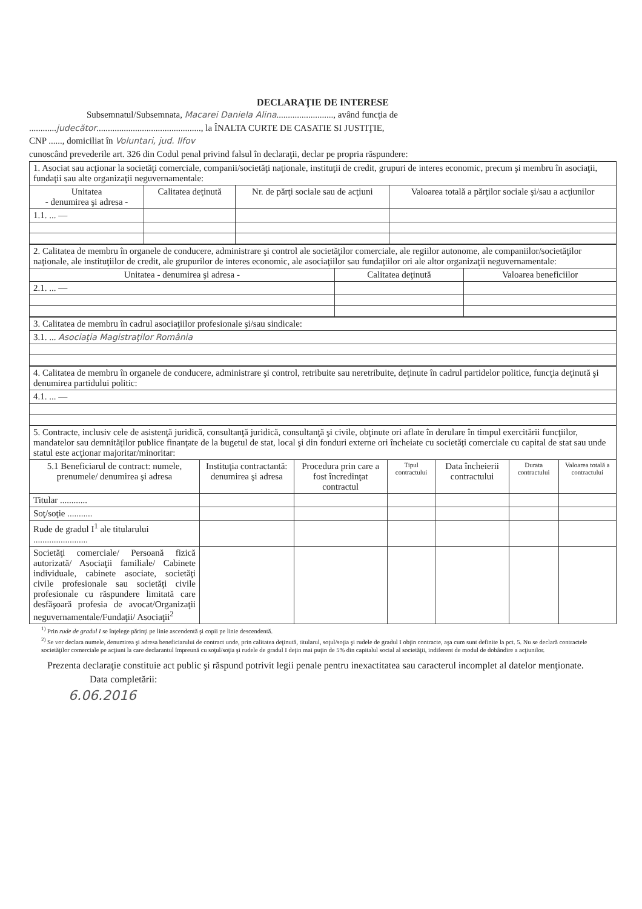DECLARAŢIE DE INTERESE
Subsemnatul/Subsemnata, Macarei Daniela Alina........................., având funcţia de
............judecător.............................................., la ÎNALTA CURTE DE CASATIE SI JUSTIŢIE,
CNP ......, domiciliat în Voluntari, jud. Ilfov
cunoscând prevederile art. 326 din Codul penal privind falsul în declaraţii, declar pe propria răspundere:
| 1. Asociat sau acţionar la societăţi comerciale, companii/societăţi naţionale, instituţii de credit, grupuri de interes economic, precum şi membru în asociaţii, fundaţii sau alte organizaţii neguvernamentale: | | | |
| Unitatea - denumirea şi adresa - | Calitatea deţinută | Nr. de părţi sociale sau de acţiuni | Valoarea totală a părţilor sociale şi/sau a acţiunilor |
| 1.1. ... — | | | |
| 2. Calitatea de membru în organele de conducere, administrare şi control ale societăţilor comerciale, ale regiilor autonome, ale companiilor/societăţilor naţionale, ale instituţiilor de credit, ale grupurilor de interes economic, ale asociaţiilor sau fundaţiilor ori ale altor organizaţii neguvernamentale: | | |
| Unitatea - denumirea şi adresa - | Calitatea deţinută | Valoarea beneficiilor |
| 2.1. ... — | | |
| 3. Calitatea de membru în cadrul asociaţiilor profesionale şi/sau sindicale: |
| 3.1. ... Asociaţia Magistraţilor România |
| 4. Calitatea de membru în organele de conducere, administrare şi control, retribuite sau neretribuite, deţinute în cadrul partidelor politice, funcţia deţinută şi denumirea partidului politic: |
| 4.1. ... — |
| 5. Contracte, inclusiv cele de asistenţă juridică, consultanţă juridică, consultanţă şi civile, obţinute ori aflate în derulare în timpul exercitării funcţiilor, mandatelor sau demnităţilor publice finanţate de la bugetul de stat, local şi din fonduri externe ori încheiate cu societăţi comerciale cu capital de stat sau unde statul este acţionar majoritar/minoritar: | | | | | | |
| 5.1 Beneficiarul de contract: numele, prenumele/ denumirea şi adresa | Instituţia contractantă: denumirea şi adresa | Procedura prin care a fost încredinţat contractul | Tipul contractului | Data încheierii contractului | Durata contractului | Valoarea totală a contractului |
| Titular ............ | | | | | | |
| Soţ/soţie ........... | | | | | | |
| Rude de gradul I<sup>1</sup> ale titularului ........................ | | | | | | |
| Societăţi comerciale/ Persoană fizică autorizată/ Asociaţii familiale/ Cabinete individuale, cabinete asociate, societăţi civile profesionale sau societăţi civile profesionale cu răspundere limitată care desfăşoară profesia de avocat/Organizaţii neguvernamentale/Fundaţii/ Asociaţii<sup>2</sup> | | | | | | |
<sup>1)</sup> Prin rude de gradul I se înţelege părinţi pe linie ascendentă şi copii pe linie descendentă.
<sup>2)</sup> Se vor declara numele, denumirea şi adresa beneficiarului de contract unde, prin calitatea deţinută, titularul, soţul/soţia şi rudele de gradul I obţin contracte, aşa cum sunt definite la pct. 5. Nu se declară contractele societăţilor comerciale pe acţiuni la care declarantul împreună cu soţul/soţia şi rudele de gradul I deţin mai puţin de 5% din capitalul social al societăţii, indiferent de modul de dobândire a acţiunilor.
Prezenta declaraţie constituie act public şi răspund potrivit legii penale pentru inexactitatea sau caracterul incomplet al datelor menţionate.
Data completării:
6.06.2016